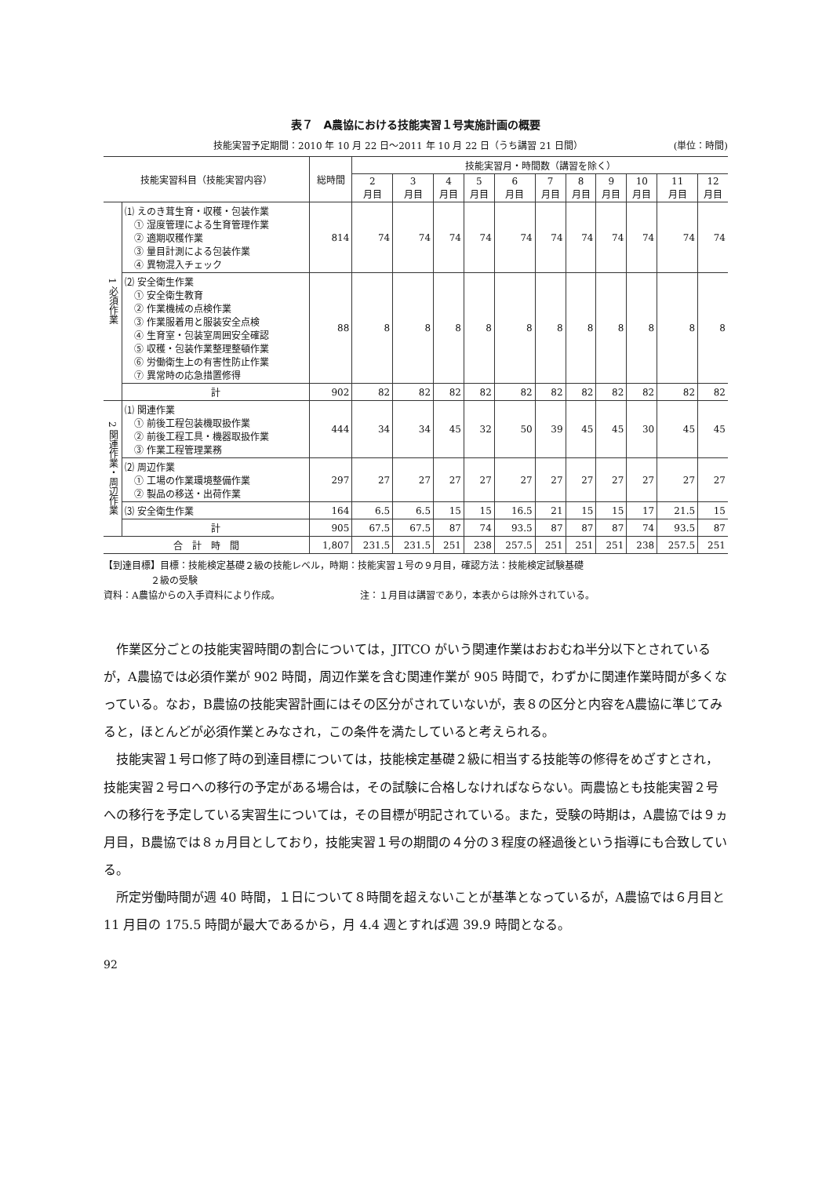表７　A農協における技能実習１号実施計画の概要
技能実習予定期間：2010 年 10 月 22 日～2011 年 10 月 22 日（うち講習 21 日間） (単位：時間)
| 技能実習科目（技能実習内容） | | 総時間 | 技能実習月・時間数（講習を除く） | | | | | | | | | | |
| --- | --- | --- | --- | --- | --- | --- | --- | --- | --- | --- | --- | --- | --- |
| | | | 2 月目 | 3 月目 | 4 月目 | 5 月目 | 6 月目 | 7 月目 | 8 月目 | 9 月目 | 10 月目 | 11 月目 | 12 月目 |
| 1 必須作業 | ⑴ えのき茸生育・収穫・包装作業 ① 湿度管理による生育管理作業 ② 適期収穫作業 ③ 量目計測による包装作業 ④ 異物混入チェック | 814 | 74 | 74 | 74 | 74 | 74 | 74 | 74 | 74 | 74 | 74 | 74 |
| | ⑵ 安全衛生作業 ① 安全衛生教育 ② 作業機械の点検作業 ③ 作業服着用と服装安全点検 ④ 生育室・包装室周囲安全確認 ⑤ 収穫・包装作業整理整頓作業 ⑥ 労働衛生上の有害性防止作業 ⑦ 異常時の応急措置修得 | 88 | 8 | 8 | 8 | 8 | 8 | 8 | 8 | 8 | 8 | 8 | 8 |
| | 計 | 902 | 82 | 82 | 82 | 82 | 82 | 82 | 82 | 82 | 82 | 82 | 82 |
| 2 関連作業・周辺作業 | ⑴ 関連作業 ① 前後工程包装機取扱作業 ② 前後工程工具・機器取扱作業 ③ 作業工程管理業務 | 444 | 34 | 34 | 45 | 32 | 50 | 39 | 45 | 45 | 30 | 45 | 45 |
| | ⑵ 周辺作業 ① 工場の作業環境整備作業 ② 製品の移送・出荷作業 | 297 | 27 | 27 | 27 | 27 | 27 | 27 | 27 | 27 | 27 | 27 | 27 |
| | ⑶ 安全衛生作業 | 164 | 6.5 | 6.5 | 15 | 15 | 16.5 | 21 | 15 | 15 | 17 | 21.5 | 15 |
| | 計 | 905 | 67.5 | 67.5 | 87 | 74 | 93.5 | 87 | 87 | 87 | 74 | 93.5 | 87 |
| 合 計 時 間 | | 1,807 | 231.5 | 231.5 | 251 | 238 | 257.5 | 251 | 251 | 251 | 238 | 257.5 | 251 |
【到達目標】目標：技能検定基礎２級の技能レベル，時期：技能実習１号の９月目，確認方法：技能検定試験基礎
　　　　　２級の受験
資料：A農協からの入手資料により作成。　　　　　　　　　注：１月目は講習であり，本表からは除外されている。
作業区分ごとの技能実習時間の割合については，JITCO がいう関連作業はおおむね半分以下とされているが，A農協では必須作業が 902 時間，周辺作業を含む関連作業が 905 時間で，わずかに関連作業時間が多くなっている。なお，B農協の技能実習計画にはその区分がされていないが，表８の区分と内容をA農協に準じてみると，ほとんどが必須作業とみなされ，この条件を満たしていると考えられる。
技能実習１号ロ修了時の到達目標については，技能検定基礎２級に相当する技能等の修得をめざすとされ，技能実習２号ロへの移行の予定がある場合は，その試験に合格しなければならない。両農協とも技能実習２号への移行を予定している実習生については，その目標が明記されている。また，受験の時期は，A農協では９ヵ月目，B農協では８ヵ月目としており，技能実習１号の期間の４分の３程度の経過後という指導にも合致している。
所定労働時間が週 40 時間，１日について８時間を超えないことが基準となっているが，A農協では６月目と 11 月目の 175.5 時間が最大であるから，月 4.4 週とすれば週 39.9 時間となる。
92